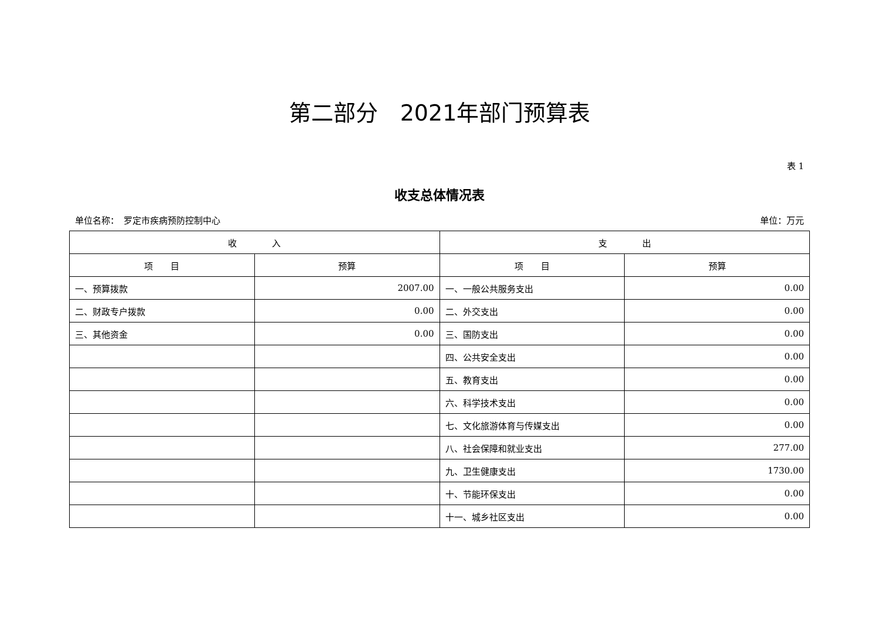第二部分　2021年部门预算表
表 1
收支总体情况表
单位名称：　罗定市疾病预防控制中心 单位：万元
| 收 入 | | 支 出 | |
| --- | --- | --- | --- |
| 项 目 | 预算 | 项 目 | 预算 |
| 一、预算拨款 | 2007.00 | 一、一般公共服务支出 | 0.00 |
| 二、财政专户拨款 | 0.00 | 二、外交支出 | 0.00 |
| 三、其他资金 | 0.00 | 三、国防支出 | 0.00 |
| | | 四、公共安全支出 | 0.00 |
| | | 五、教育支出 | 0.00 |
| | | 六、科学技术支出 | 0.00 |
| | | 七、文化旅游体育与传媒支出 | 0.00 |
| | | 八、社会保障和就业支出 | 277.00 |
| | | 九、卫生健康支出 | 1730.00 |
| | | 十、节能环保支出 | 0.00 |
| | | 十一、城乡社区支出 | 0.00 |